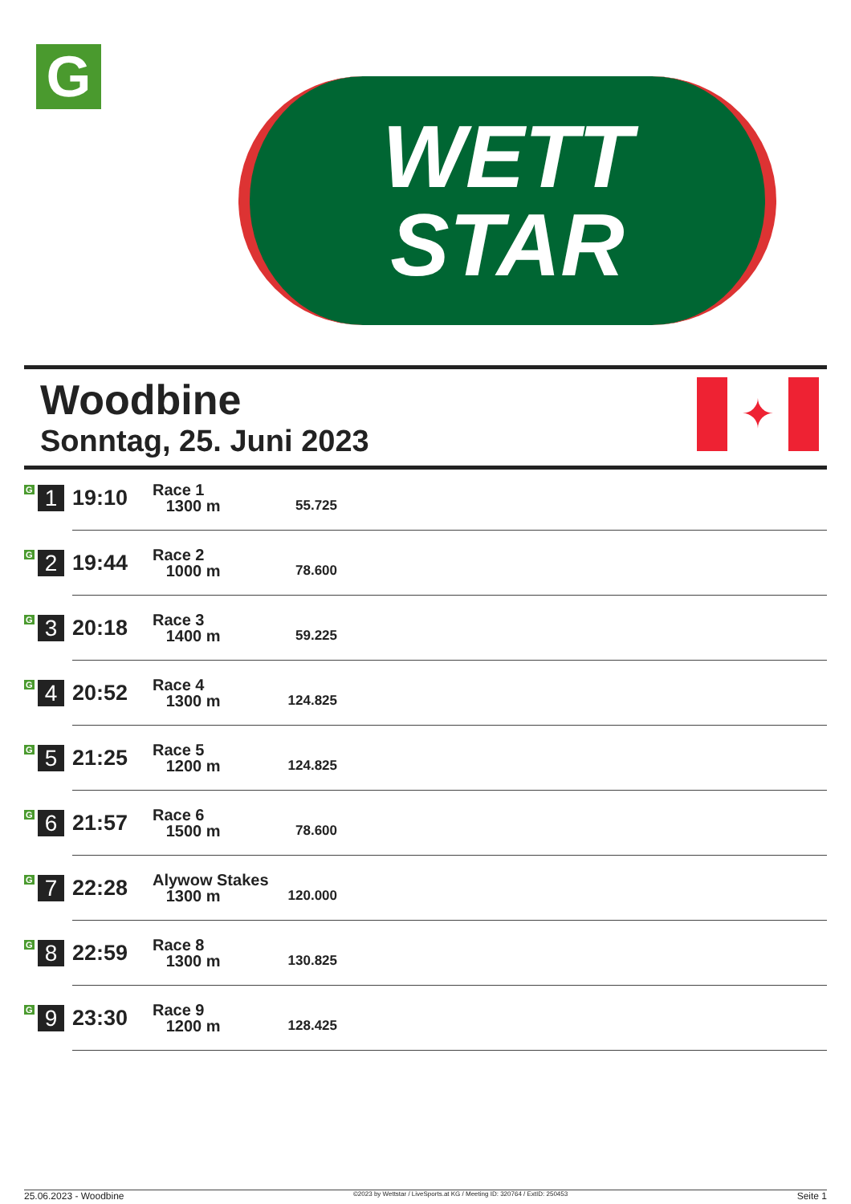G
WETT
STAR
Woodbine
Sonntag, 25. Juni 2023
✦
| G 1 | 19:10 | Race 1 1300 m | 55.725 | |
| G 2 | 19:44 | Race 2 1000 m | 78.600 | |
| G 3 | 20:18 | Race 3 1400 m | 59.225 | |
| G 4 | 20:52 | Race 4 1300 m | 124.825 | |
| G 5 | 21:25 | Race 5 1200 m | 124.825 | |
| G 6 | 21:57 | Race 6 1500 m | 78.600 | |
| G 7 | 22:28 | Alywow Stakes 1300 m | 120.000 | |
| G 8 | 22:59 | Race 8 1300 m | 130.825 | |
| G 9 | 23:30 | Race 9 1200 m | 128.425 | |
25.06.2023 - Woodbine ©2023 by Wettstar / LiveSports.at KG / Meeting ID: 320764 / ExtID: 250453 Seite 1